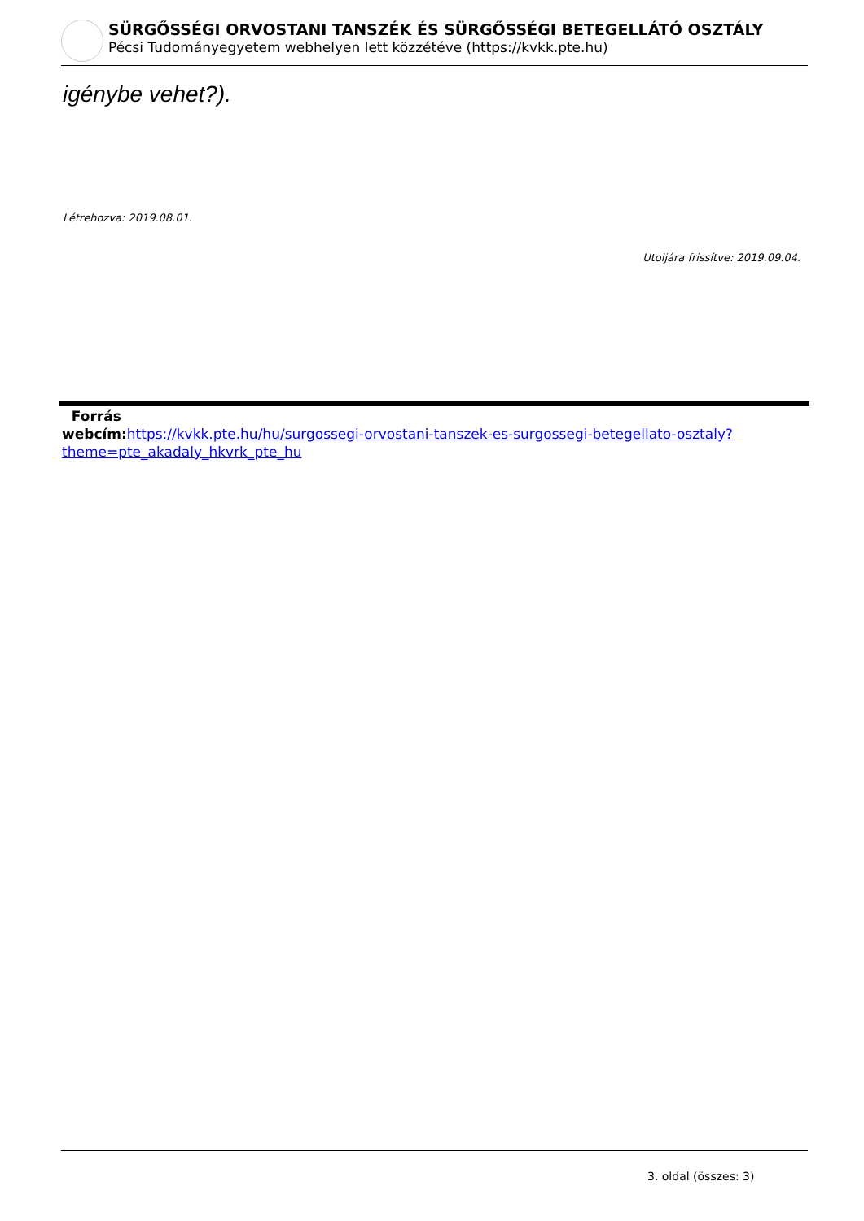SÜRGŐSSÉGI ORVOSTANI TANSZÉK ÉS SÜRGŐSSÉGI BETEGELLÁTÓ OSZTÁLY
Pécsi Tudományegyetem webhelyen lett közzétéve (https://kvkk.pte.hu)
igénybe vehet?).
Létrehozva: 2019.08.01.
Utoljára frissítve: 2019.09.04.
Forrás
webcím: https://kvkk.pte.hu/hu/surgossegi-orvostani-tanszek-es-surgossegi-betegellato-osztaly?theme=pte_akadaly_hkvrk_pte_hu
3. oldal (összes: 3)